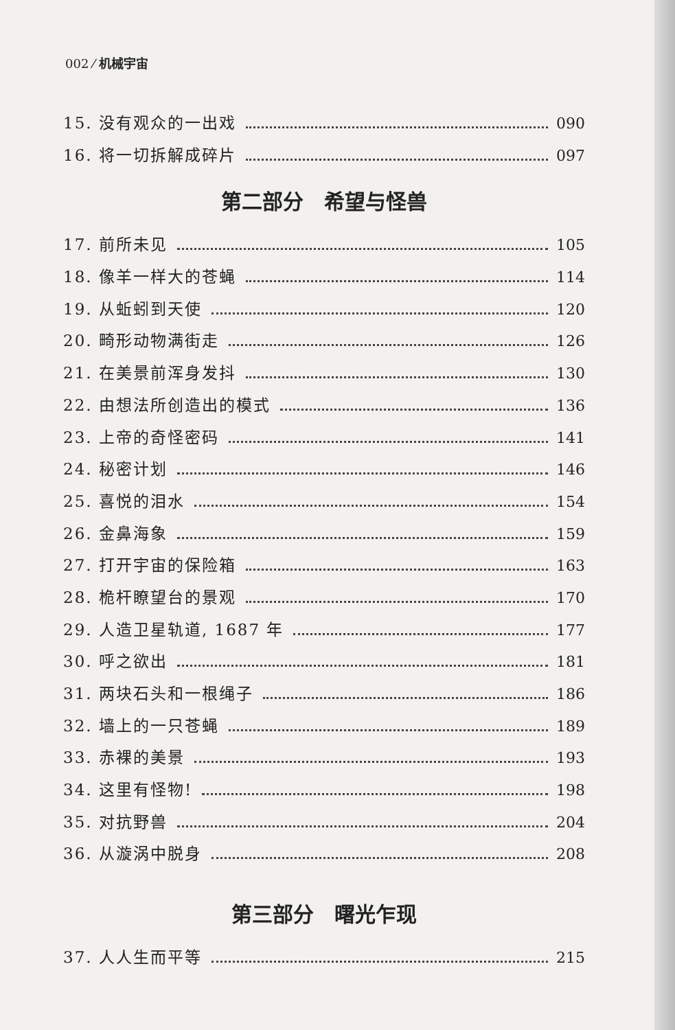002 ⁄ 机械宇宙
15. 没有观众的一出戏 090
16. 将一切拆解成碎片 097
第二部分　希望与怪兽
17. 前所未见 105
18. 像羊一样大的苍蝇 114
19. 从蚯蚓到天使 120
20. 畸形动物满街走 126
21. 在美景前浑身发抖 130
22. 由想法所创造出的模式 136
23. 上帝的奇怪密码 141
24. 秘密计划 146
25. 喜悦的泪水 154
26. 金鼻海象 159
27. 打开宇宙的保险箱 163
28. 桅杆瞭望台的景观 170
29. 人造卫星轨道, 1687 年 177
30. 呼之欲出 181
31. 两块石头和一根绳子 186
32. 墙上的一只苍蝇 189
33. 赤裸的美景 193
34. 这里有怪物! 198
35. 对抗野兽 204
36. 从漩涡中脱身 208
第三部分　曙光乍现
37. 人人生而平等 215